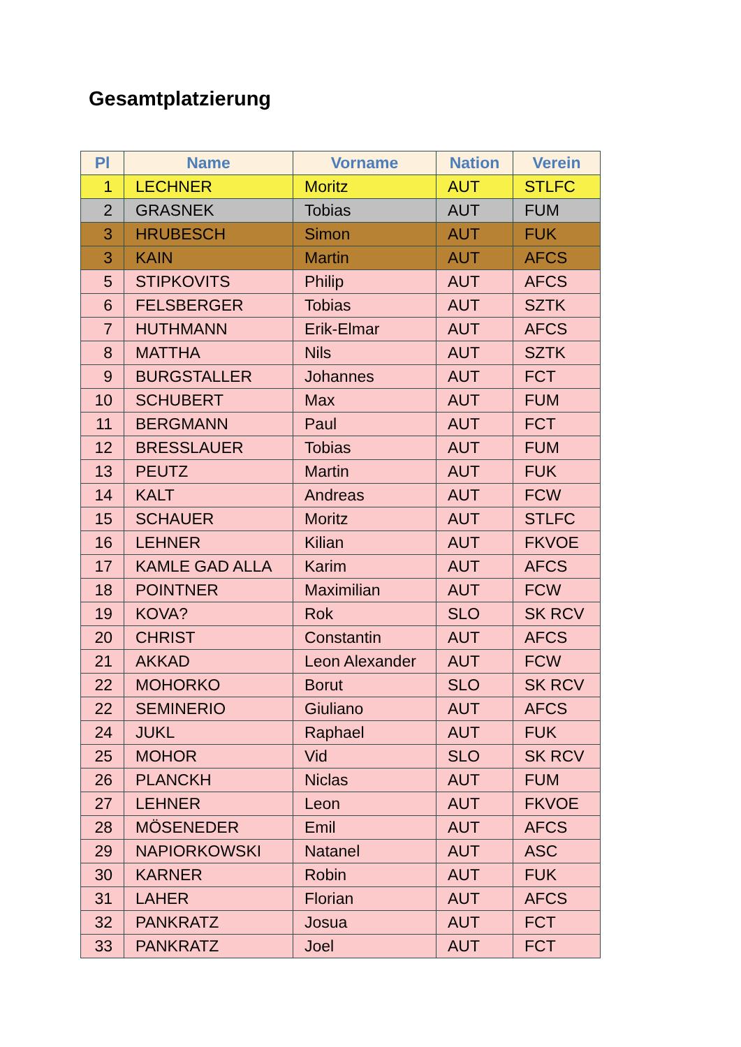Gesamtplatzierung
| Pl | Name | Vorname | Nation | Verein |
| --- | --- | --- | --- | --- |
| 1 | LECHNER | Moritz | AUT | STLFC |
| 2 | GRASNEK | Tobias | AUT | FUM |
| 3 | HRUBESCH | Simon | AUT | FUK |
| 3 | KAIN | Martin | AUT | AFCS |
| 5 | STIPKOVITS | Philip | AUT | AFCS |
| 6 | FELSBERGER | Tobias | AUT | SZTK |
| 7 | HUTHMANN | Erik-Elmar | AUT | AFCS |
| 8 | MATTHA | Nils | AUT | SZTK |
| 9 | BURGSTALLER | Johannes | AUT | FCT |
| 10 | SCHUBERT | Max | AUT | FUM |
| 11 | BERGMANN | Paul | AUT | FCT |
| 12 | BRESSLAUER | Tobias | AUT | FUM |
| 13 | PEUTZ | Martin | AUT | FUK |
| 14 | KALT | Andreas | AUT | FCW |
| 15 | SCHAUER | Moritz | AUT | STLFC |
| 16 | LEHNER | Kilian | AUT | FKVOE |
| 17 | KAMLE GAD ALLA | Karim | AUT | AFCS |
| 18 | POINTNER | Maximilian | AUT | FCW |
| 19 | KOVA? | Rok | SLO | SK RCV |
| 20 | CHRIST | Constantin | AUT | AFCS |
| 21 | AKKAD | Leon Alexander | AUT | FCW |
| 22 | MOHORKO | Borut | SLO | SK RCV |
| 22 | SEMINERIO | Giuliano | AUT | AFCS |
| 24 | JUKL | Raphael | AUT | FUK |
| 25 | MOHOR | Vid | SLO | SK RCV |
| 26 | PLANCKH | Niclas | AUT | FUM |
| 27 | LEHNER | Leon | AUT | FKVOE |
| 28 | MÖSENEDER | Emil | AUT | AFCS |
| 29 | NAPIORKOWSKI | Natanel | AUT | ASC |
| 30 | KARNER | Robin | AUT | FUK |
| 31 | LAHER | Florian | AUT | AFCS |
| 32 | PANKRATZ | Josua | AUT | FCT |
| 33 | PANKRATZ | Joel | AUT | FCT |